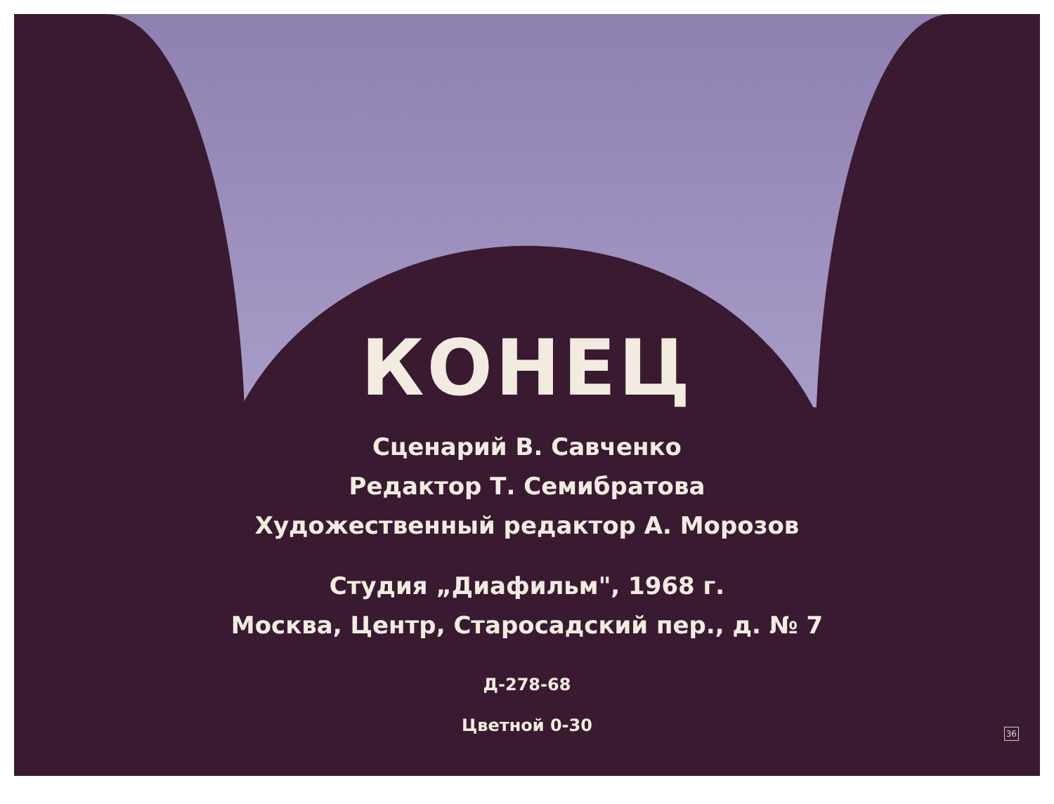КОНЕЦ
Сценарий В. Савченко
Редактор Т. Семибратова
Художественный редактор А. Морозов
Студия „Диафильм", 1968 г.
Москва, Центр, Старосадский пер., д. № 7
Д-278-68
Цветной 0-30
36